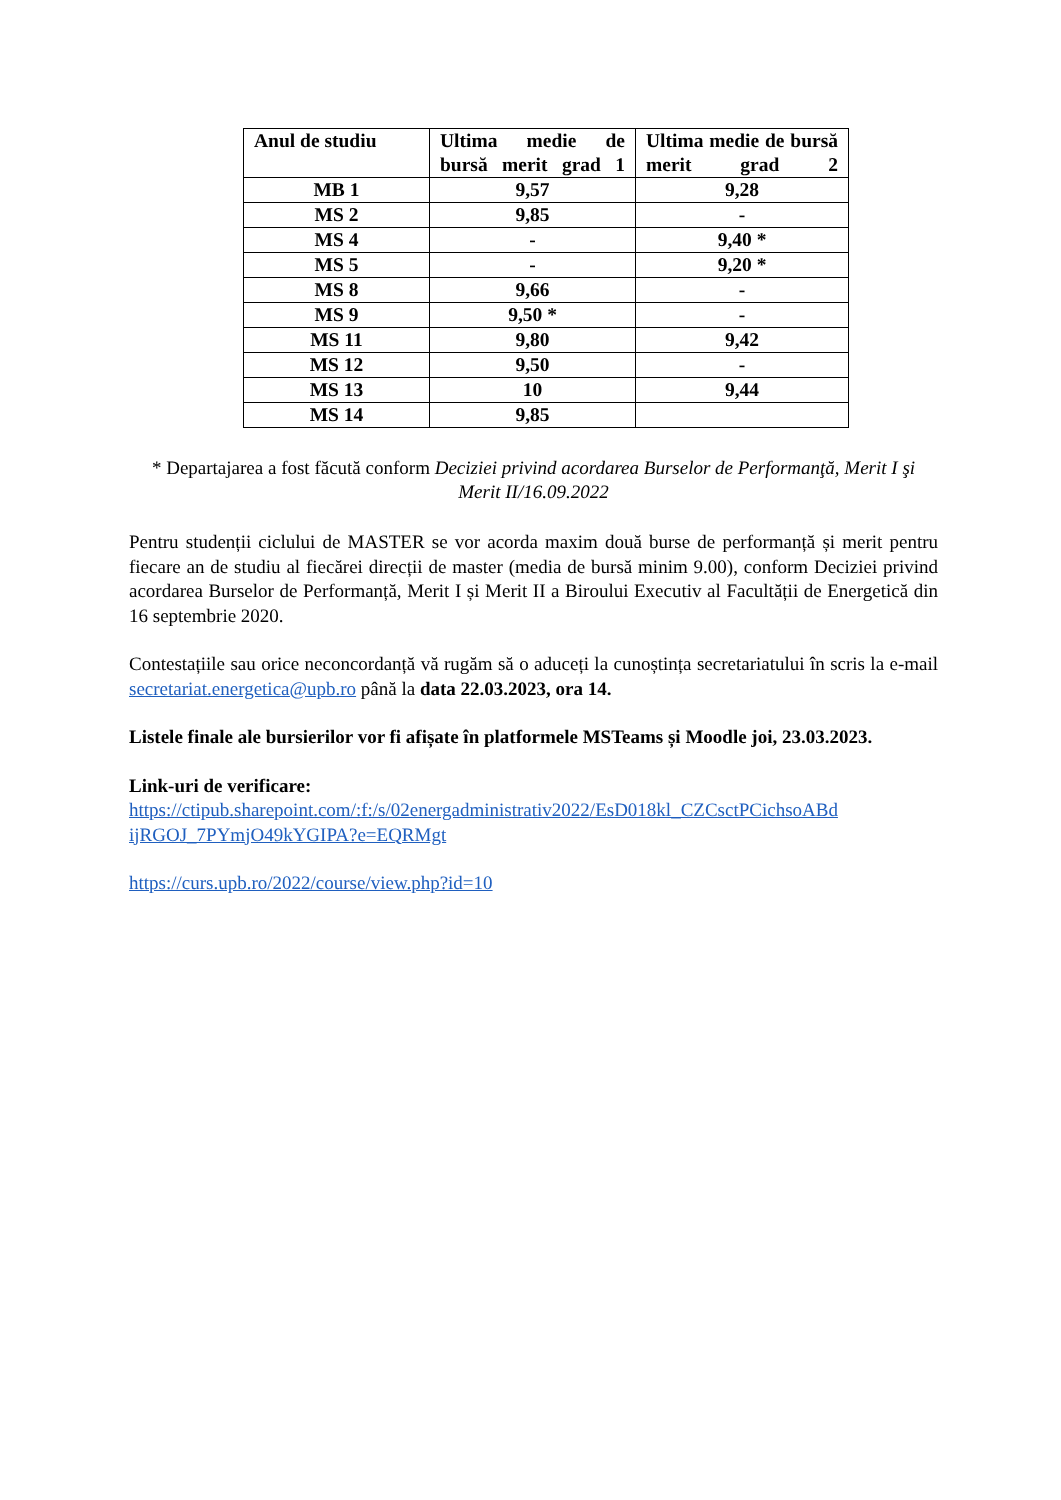| Anul de studiu | Ultima medie de bursă merit grad 1 | Ultima medie de bursă merit grad 2 |
| --- | --- | --- |
| MB 1 | 9,57 | 9,28 |
| MS 2 | 9,85 | - |
| MS 4 | - | 9,40 * |
| MS 5 | - | 9,20 * |
| MS 8 | 9,66 | - |
| MS 9 | 9,50 * | - |
| MS 11 | 9,80 | 9,42 |
| MS 12 | 9,50 | - |
| MS 13 | 10 | 9,44 |
| MS 14 | 9,85 | |
* Departajarea a fost făcută conform Deciziei privind acordarea Burselor de Performanţă, Merit I şi Merit II/16.09.2022
Pentru studenții ciclului de MASTER se vor acorda maxim două burse de performanță și merit pentru fiecare an de studiu al fiecărei direcții de master (media de bursă minim 9.00), conform Deciziei privind acordarea Burselor de Performanță, Merit I și Merit II a Biroului Executiv al Facultății de Energetică din 16 septembrie 2020.
Contestațiile sau orice neconcordanță vă rugăm să o aduceți la cunoștința secretariatului în scris la e-mail secretariat.energetica@upb.ro până la data 22.03.2023, ora 14.
Listele finale ale bursierilor vor fi afișate în platformele MSTeams și Moodle joi, 23.03.2023.
Link-uri de verificare:
https://ctipub.sharepoint.com/:f:/s/02energadministrativ2022/EsD018kl_CZCsctPCichsoABd ijRGOJ_7PYmjO49kYGIPA?e=EQRMgt
https://curs.upb.ro/2022/course/view.php?id=10